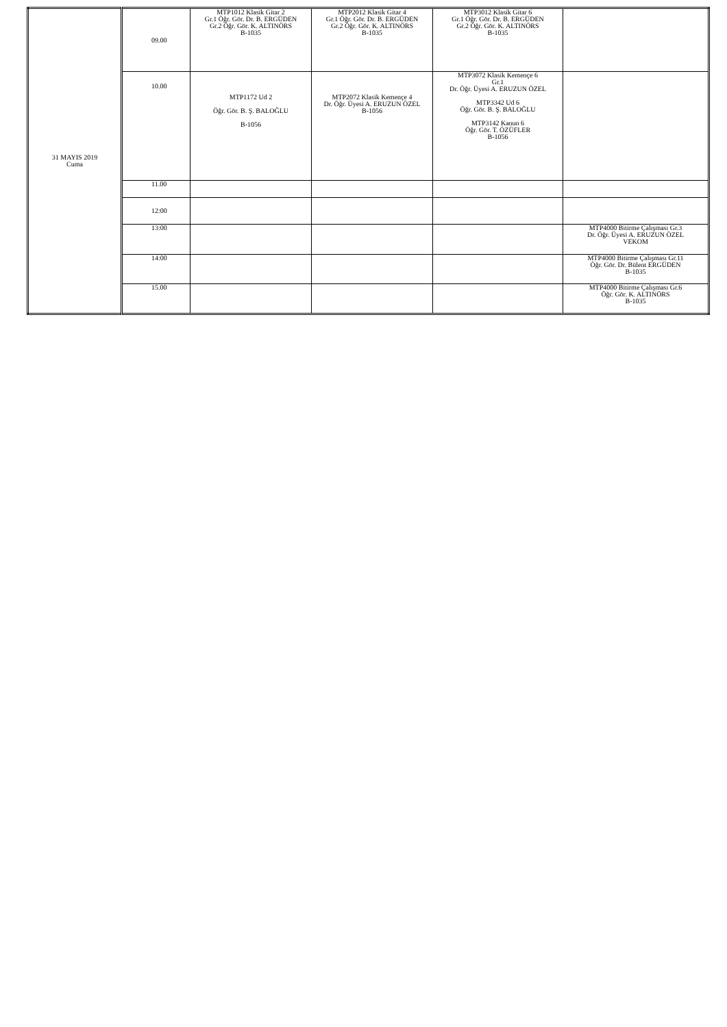| 31 MAYIS 2019 Cuma | 09.00 | MTP1012 Klasik Gitar 2 Gr.1 Öğr. Gör. Dr. B. ERGÜDEN Gr.2 Öğr. Gör. K. ALTINÖRS B-1035 | MTP2012 Klasik Gitar 4 Gr.1 Öğr. Gör. Dr. B. ERGÜDEN Gr.2 Öğr. Gör. K. ALTINÖRS B-1035 | MTP3012 Klasik Gitar 6 Gr.1 Öğr. Gör. Dr. B. ERGÜDEN Gr.2 Öğr. Gör. K. ALTINÖRS B-1035 | |
| | 10.00 | MTP1172 Ud 2 Öğr. Gör. B. Ş. BALOĞLU B-1056 | MTP2072 Klasik Kemençe 4 Dr. Öğr. Üyesi A. ERUZUN ÖZEL B-1056 | MTP3072 Klasik Kemençe 6 Gr.1 Dr. Öğr. Üyesi A. ERUZUN ÖZEL MTP3342 Ud 6 Öğr. Gör. B. Ş. BALOĞLU MTP3142 Kanun 6 Öğr. Gör. T. ÖZÜFLER B-1056 | |
| | 11.00 | | | | |
| | 12:00 | | | | |
| | 13:00 | | | | MTP4000 Bitirme Çalışması Gr.3 Dr. Öğr. Üyesi A. ERUZUN ÖZEL VEKOM |
| | 14:00 | | | | MTP4000 Bitirme Çalışması Gr.11 Öğr. Gör. Dr. Bülent ERGÜDEN B-1035 |
| | 15.00 | | | | MTP4000 Bitirme Çalışması Gr.6 Öğr. Gör. K. ALTINÖRS B-1035 |